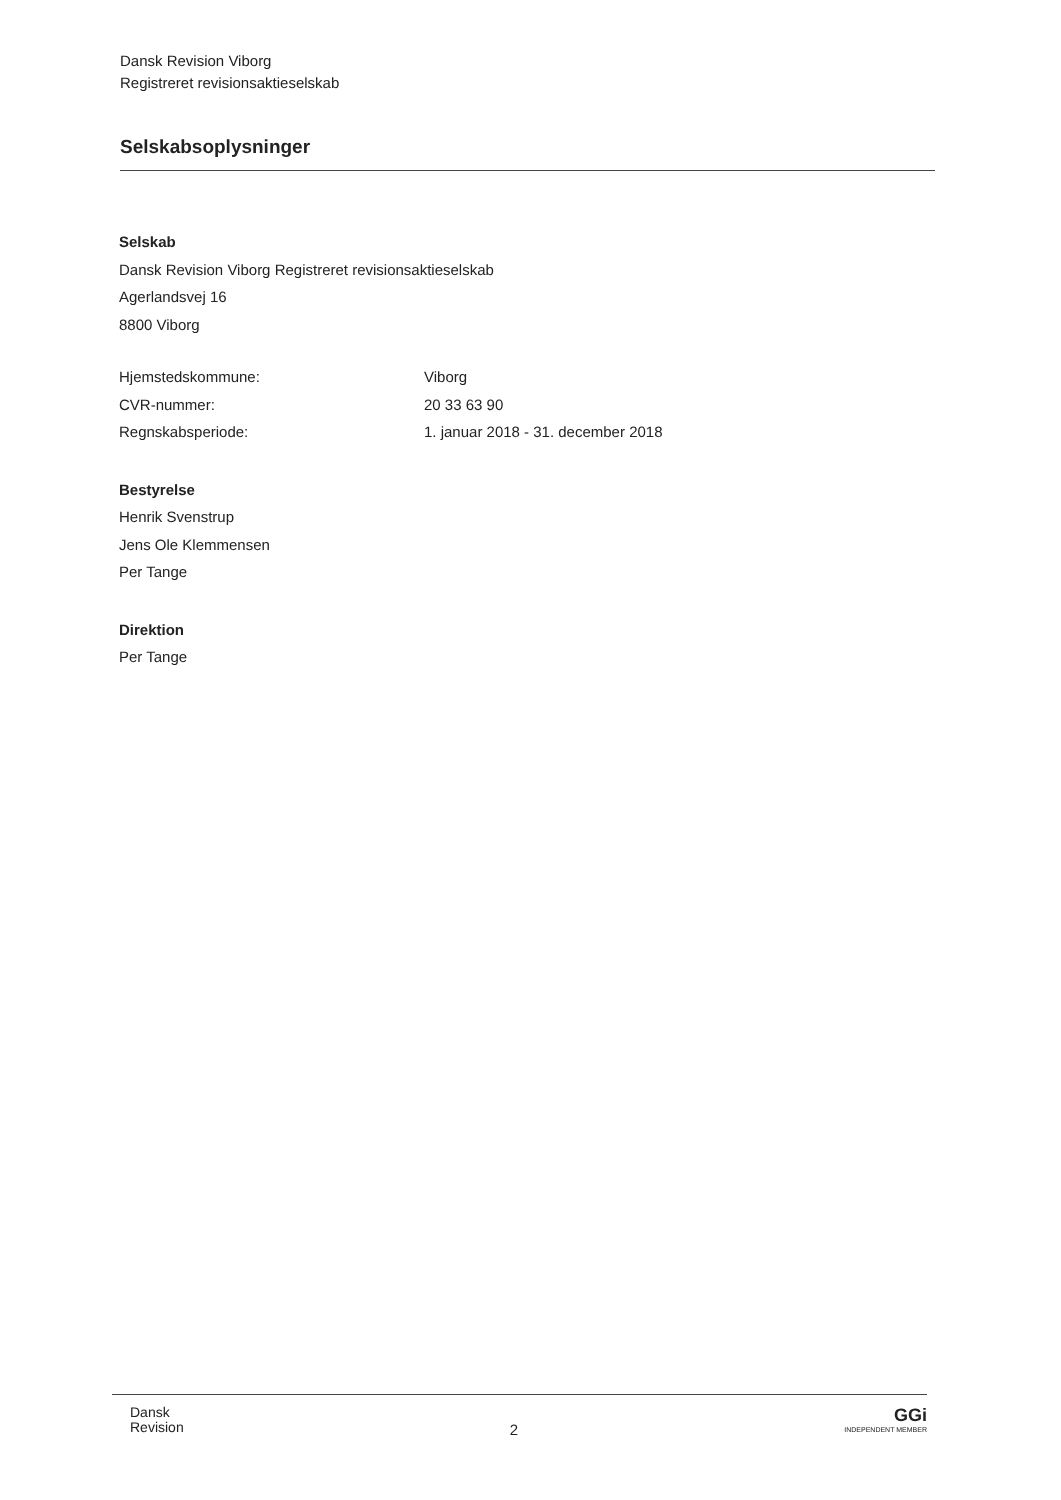Dansk Revision Viborg
Registreret revisionsaktieselskab
Selskabsoplysninger
Selskab
Dansk Revision Viborg Registreret revisionsaktieselskab
Agerlandsvej 16
8800 Viborg
| Hjemstedskommune: | Viborg |
| CVR-nummer: | 20 33 63 90 |
| Regnskabsperiode: | 1. januar 2018 - 31. december 2018 |
Bestyrelse
Henrik Svenstrup
Jens Ole Klemmensen
Per Tange
Direktion
Per Tange
Dansk
Revision
2
GGi
INDEPENDENT MEMBER